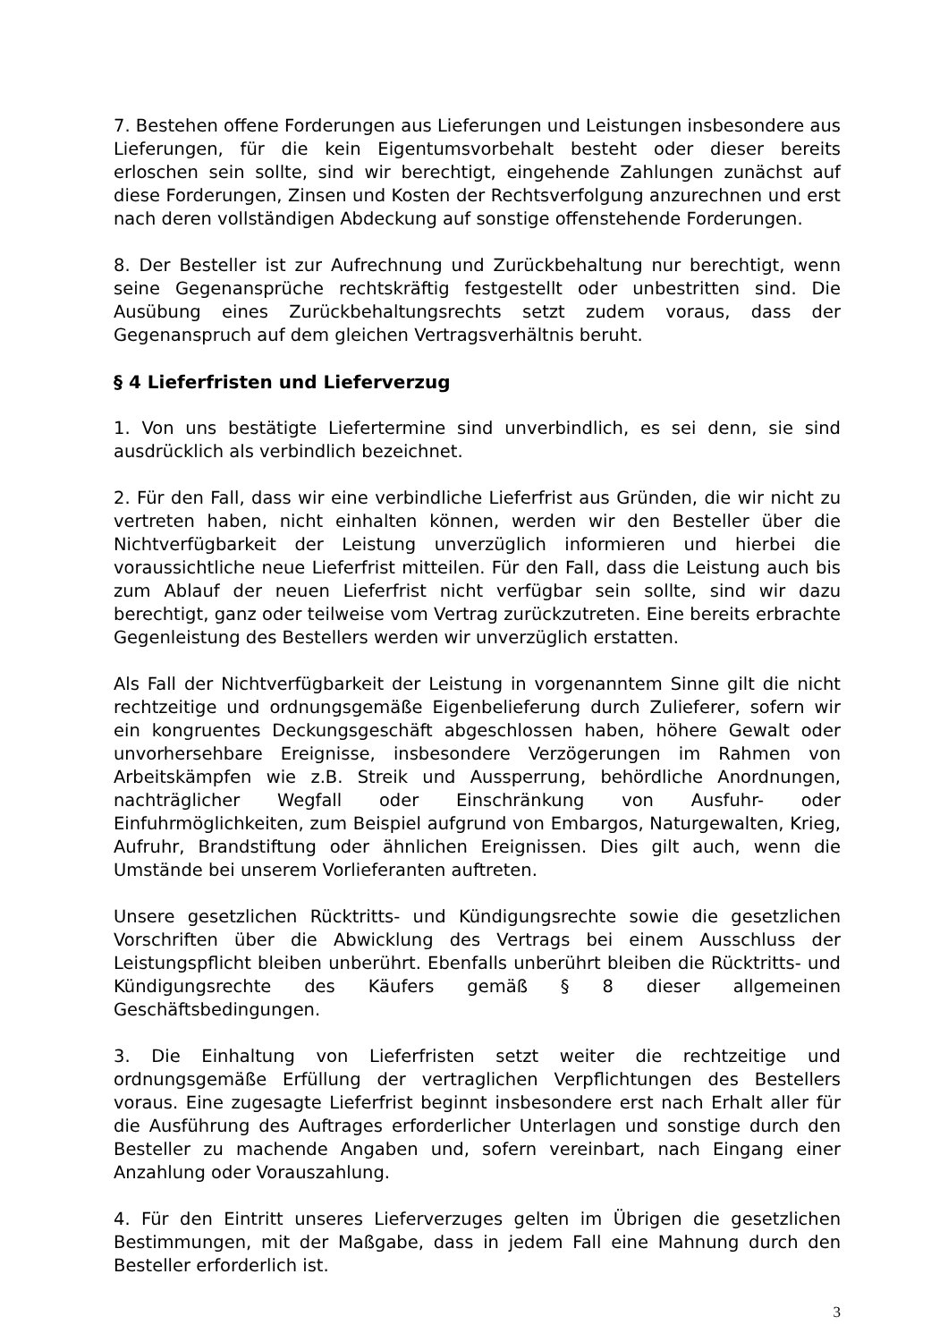7. Bestehen offene Forderungen aus Lieferungen und Leistungen insbesondere aus Lieferungen, für die kein Eigentumsvorbehalt besteht oder dieser bereits erloschen sein sollte, sind wir berechtigt, eingehende Zahlungen zunächst auf diese Forderungen, Zinsen und Kosten der Rechtsverfolgung anzurechnen und erst nach deren vollständigen Abdeckung auf sonstige offenstehende Forderungen.
8. Der Besteller ist zur Aufrechnung und Zurückbehaltung nur berechtigt, wenn seine Gegenansprüche rechtskräftig festgestellt oder unbestritten sind. Die Ausübung eines Zurückbehaltungsrechts setzt zudem voraus, dass der Gegenanspruch auf dem gleichen Vertragsverhältnis beruht.
§ 4 Lieferfristen und Lieferverzug
1. Von uns bestätigte Liefertermine sind unverbindlich, es sei denn, sie sind ausdrücklich als verbindlich bezeichnet.
2. Für den Fall, dass wir eine verbindliche Lieferfrist aus Gründen, die wir nicht zu vertreten haben, nicht einhalten können, werden wir den Besteller über die Nichtverfügbarkeit der Leistung unverzüglich informieren und hierbei die voraussichtliche neue Lieferfrist mitteilen. Für den Fall, dass die Leistung auch bis zum Ablauf der neuen Lieferfrist nicht verfügbar sein sollte, sind wir dazu berechtigt, ganz oder teilweise vom Vertrag zurückzutreten. Eine bereits erbrachte Gegenleistung des Bestellers werden wir unverzüglich erstatten.
Als Fall der Nichtverfügbarkeit der Leistung in vorgenanntem Sinne gilt die nicht rechtzeitige und ordnungsgemäße Eigenbelieferung durch Zulieferer, sofern wir ein kongruentes Deckungsgeschäft abgeschlossen haben, höhere Gewalt oder unvorhersehbare Ereignisse, insbesondere Verzögerungen im Rahmen von Arbeitskämpfen wie z.B. Streik und Aussperrung, behördliche Anordnungen, nachträglicher Wegfall oder Einschränkung von Ausfuhr- oder Einfuhrmöglichkeiten, zum Beispiel aufgrund von Embargos, Naturgewalten, Krieg, Aufruhr, Brandstiftung oder ähnlichen Ereignissen. Dies gilt auch, wenn die Umstände bei unserem Vorlieferanten auftreten.
Unsere gesetzlichen Rücktritts- und Kündigungsrechte sowie die gesetzlichen Vorschriften über die Abwicklung des Vertrags bei einem Ausschluss der Leistungspflicht bleiben unberührt. Ebenfalls unberührt bleiben die Rücktritts- und Kündigungsrechte des Käufers gemäß § 8 dieser allgemeinen Geschäftsbedingungen.
3. Die Einhaltung von Lieferfristen setzt weiter die rechtzeitige und ordnungsgemäße Erfüllung der vertraglichen Verpflichtungen des Bestellers voraus. Eine zugesagte Lieferfrist beginnt insbesondere erst nach Erhalt aller für die Ausführung des Auftrages erforderlicher Unterlagen und sonstige durch den Besteller zu machende Angaben und, sofern vereinbart, nach Eingang einer Anzahlung oder Vorauszahlung.
4. Für den Eintritt unseres Lieferverzuges gelten im Übrigen die gesetzlichen Bestimmungen, mit der Maßgabe, dass in jedem Fall eine Mahnung durch den Besteller erforderlich ist.
3